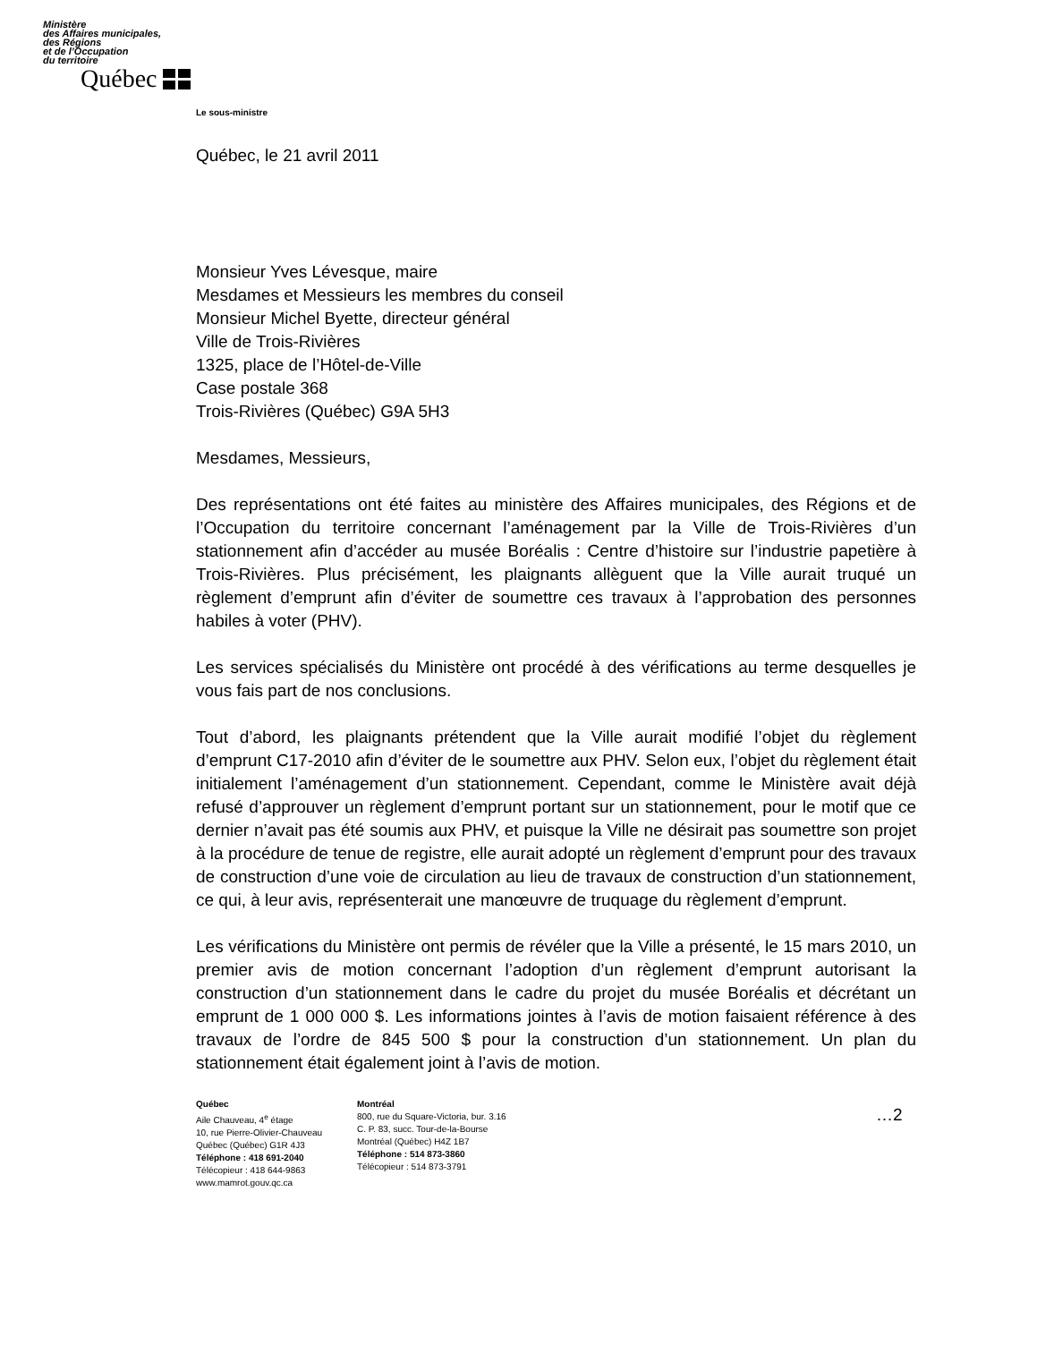Ministère
des Affaires municipales,
des Régions
et de l’Occupation
du territoire
Québec
Le sous-ministre
Québec, le 21 avril 2011
Monsieur Yves Lévesque, maire
Mesdames et Messieurs les membres du conseil
Monsieur Michel Byette, directeur général
Ville de Trois-Rivières
1325, place de l’Hôtel-de-Ville
Case postale 368
Trois-Rivières (Québec) G9A 5H3
Mesdames, Messieurs,
Des représentations ont été faites au ministère des Affaires municipales, des Régions et de l’Occupation du territoire concernant l’aménagement par la Ville de Trois-Rivières d’un stationnement afin d’accéder au musée Boréalis : Centre d’histoire sur l’industrie papetière à Trois-Rivières. Plus précisément, les plaignants allèguent que la Ville aurait truqué un règlement d’emprunt afin d’éviter de soumettre ces travaux à l’approbation des personnes habiles à voter (PHV).
Les services spécialisés du Ministère ont procédé à des vérifications au terme desquelles je vous fais part de nos conclusions.
Tout d’abord, les plaignants prétendent que la Ville aurait modifié l’objet du règlement d’emprunt C17-2010 afin d’éviter de le soumettre aux PHV. Selon eux, l’objet du règlement était initialement l’aménagement d’un stationnement. Cependant, comme le Ministère avait déjà refusé d’approuver un règlement d’emprunt portant sur un stationnement, pour le motif que ce dernier n’avait pas été soumis aux PHV, et puisque la Ville ne désirait pas soumettre son projet à la procédure de tenue de registre, elle aurait adopté un règlement d’emprunt pour des travaux de construction d’une voie de circulation au lieu de travaux de construction d’un stationnement, ce qui, à leur avis, représenterait une manœuvre de truquage du règlement d’emprunt.
Les vérifications du Ministère ont permis de révéler que la Ville a présenté, le 15 mars 2010, un premier avis de motion concernant l’adoption d’un règlement d’emprunt autorisant la construction d’un stationnement dans le cadre du projet du musée Boréalis et décrétant un emprunt de 1 000 000 $. Les informations jointes à l’avis de motion faisaient référence à des travaux de l’ordre de 845 500 $ pour la construction d’un stationnement. Un plan du stationnement était également joint à l’avis de motion.
Québec
Aile Chauveau, 4<sup>e</sup> étage
10, rue Pierre-Olivier-Chauveau
Québec (Québec) G1R 4J3
Téléphone : 418 691-2040
Télécopieur : 418 644-9863
www.mamrot.gouv.qc.ca
Montréal
800, rue du Square-Victoria, bur. 3.16
C. P. 83, succ. Tour-de-la-Bourse
Montréal (Québec) H4Z 1B7
Téléphone : 514 873-3860
Télécopieur : 514 873-3791
…2